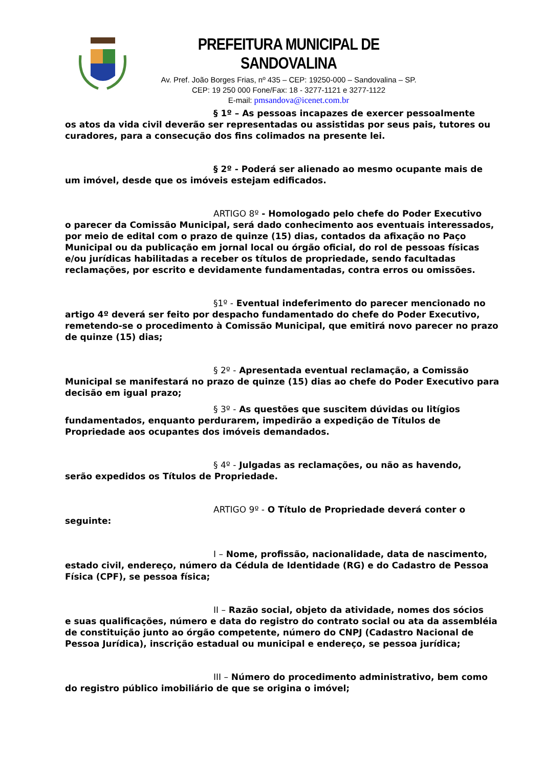PREFEITURA MUNICIPAL DE SANDOVALINA
Av. Pref. João Borges Frias, nº 435 – CEP: 19250-000 – Sandovalina – SP.
CEP: 19 250 000 Fone/Fax: 18 - 3277-1121 e 3277-1122
E-mail: pmsandova@icenet.com.br
§ 1º – As pessoas incapazes de exercer pessoalmente
os atos da vida civil deverão ser representadas ou assistidas por seus pais, tutores ou curadores, para a consecução dos fins colimados na presente lei.
§ 2º - Poderá ser alienado ao mesmo ocupante mais de
um imóvel, desde que os imóveis estejam edificados.
ARTIGO 8º - Homologado pelo chefe do Poder Executivo
o parecer da Comissão Municipal, será dado conhecimento aos eventuais interessados, por meio de edital com o prazo de quinze (15) dias, contados da afixação no Paço Municipal ou da publicação em jornal local ou órgão oficial, do rol de pessoas físicas e/ou jurídicas habilitadas a receber os títulos de propriedade, sendo facultadas reclamações, por escrito e devidamente fundamentadas, contra erros ou omissões.
§1º - Eventual indeferimento do parecer mencionado no
artigo 4º deverá ser feito por despacho fundamentado do chefe do Poder Executivo, remetendo-se o procedimento à Comissão Municipal, que emitirá novo parecer no prazo de quinze (15) dias;
§ 2º - Apresentada eventual reclamação, a Comissão
Municipal se manifestará no prazo de quinze (15) dias ao chefe do Poder Executivo para decisão em igual prazo;
§ 3º - As questões que suscitem dúvidas ou litígios
fundamentados, enquanto perdurarem, impedirão a expedição de Títulos de Propriedade aos ocupantes dos imóveis demandados.
§ 4º - Julgadas as reclamações, ou não as havendo,
serão expedidos os Títulos de Propriedade.
ARTIGO 9º - O Título de Propriedade deverá conter o
seguinte:
I – Nome, profissão, nacionalidade, data de nascimento,
estado civil, endereço, número da Cédula de Identidade (RG) e do Cadastro de Pessoa Física (CPF), se pessoa física;
II – Razão social, objeto da atividade, nomes dos sócios
e suas qualificações, número e data do registro do contrato social ou ata da assembléia de constituição junto ao órgão competente, número do CNPJ (Cadastro Nacional de Pessoa Jurídica), inscrição estadual ou municipal e endereço, se pessoa jurídica;
III – Número do procedimento administrativo, bem como
do registro público imobiliário de que se origina o imóvel;